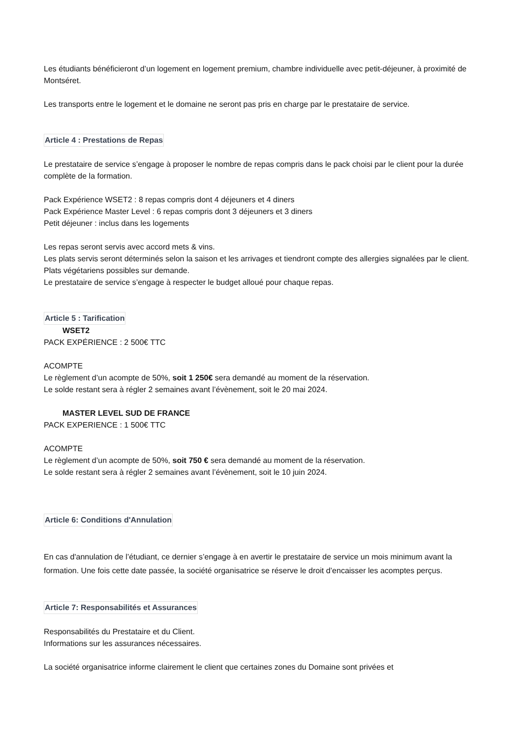Les étudiants bénéficieront d’un logement en logement premium, chambre individuelle avec petit-déjeuner, à proximité de Montséret.
Les transports entre le logement et le domaine ne seront pas pris en charge par le prestataire de service.
Article 4 : Prestations de Repas
Le prestataire de service s’engage à proposer le nombre de repas compris dans le pack choisi par le client pour la durée complète de la formation.
Pack Expérience WSET2 : 8 repas compris dont 4 déjeuners et 4 diners
Pack Expérience Master Level : 6 repas compris dont 3 déjeuners et 3 diners
Petit déjeuner : inclus dans les logements
Les repas seront servis avec accord mets & vins.
Les plats servis seront déterminés selon la saison et les arrivages et tiendront compte des allergies signalées par le client. Plats végétariens possibles sur demande.
Le prestataire de service s’engage à respecter le budget alloué pour chaque repas.
Article 5 : Tarification
WSET2
PACK EXPÉRIENCE : 2 500€ TTC
ACOMPTE
Le règlement d’un acompte de 50%, soit 1 250€ sera demandé au moment de la réservation.
Le solde restant sera à régler 2 semaines avant l’évènement, soit le 20 mai 2024.
MASTER LEVEL SUD DE FRANCE
PACK EXPERIENCE : 1 500€ TTC
ACOMPTE
Le règlement d’un acompte de 50%, soit 750 € sera demandé au moment de la réservation.
Le solde restant sera à régler 2 semaines avant l’évènement, soit le 10 juin 2024.
Article 6: Conditions d'Annulation
En cas d'annulation de l’étudiant, ce dernier s’engage à en avertir le prestataire de service un mois minimum avant la formation. Une fois cette date passée, la société organisatrice se réserve le droit d’encaisser les acomptes perçus.
Article 7: Responsabilités et Assurances
Responsabilités du Prestataire et du Client.
Informations sur les assurances nécessaires.
La société organisatrice informe clairement le client que certaines zones du Domaine sont privées et